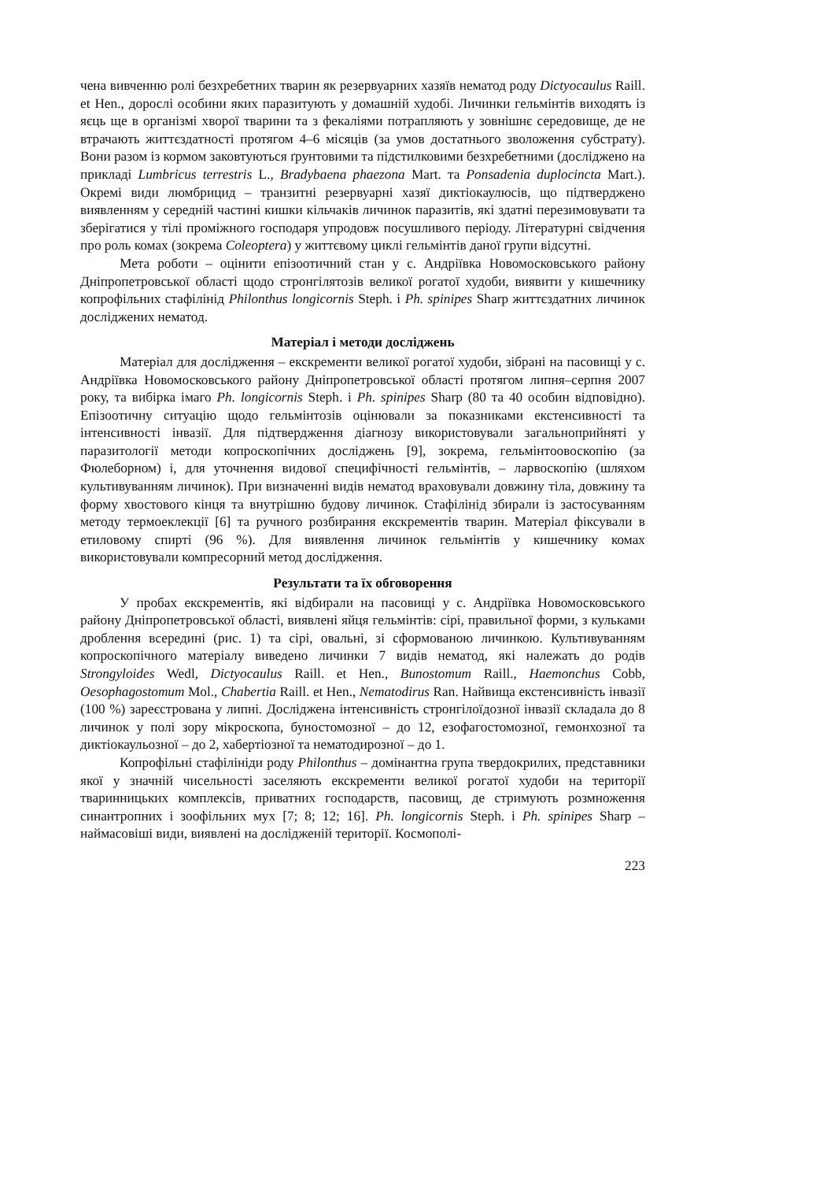чена вивченню ролі безхребетних тварин як резервуарних хазяїв нематод роду Dictyocaulus Raill. et Hen., дорослі особини яких паразитують у домашній худобі. Личинки гельмінтів виходять із яєць ще в організмі хворої тварини та з фекаліями потрапляють у зовнішнє середовище, де не втрачають життєздатності протягом 4–6 місяців (за умов достатнього зволоження субстрату). Вони разом із кормом заковтуються ґрунтовими та підстилковими безхребетними (досліджено на прикладі Lumbricus terrestris L., Bradybaena phaezona Mart. та Ponsadenia duplocincta Mart.). Окремі види люмбрицид – транзитні резервуарні хазяї диктіокаулюсів, що підтверджено виявленням у середній частині кишки кільчаків личинок паразитів, які здатні перезимовувати та зберігатися у тілі проміжного господаря упродовж посушливого періоду. Літературні свідчення про роль комах (зокрема Coleoptera) у життєвому циклі гельмінтів даної групи відсутні.
Мета роботи – оцінити епізоотичний стан у с. Андріївка Новомосковського району Дніпропетровської області щодо стронгілятозів великої рогатої худоби, виявити у кишечнику копрофільних стафілінід Philonthus longicornis Steph. і Ph. spinipes Sharp життєздатних личинок досліджених нематод.
Матеріал і методи досліджень
Матеріал для дослідження – екскременти великої рогатої худоби, зібрані на пасовищі у с. Андріївка Новомосковського району Дніпропетровської області протягом липня–серпня 2007 року, та вибірка імаго Ph. longicornis Steph. і Ph. spinipes Sharp (80 та 40 особин відповідно). Епізоотичну ситуацію щодо гельмінтозів оцінювали за показниками екстенсивності та інтенсивності інвазії. Для підтвердження діагнозу використовували загальноприйняті у паразитології методи копроскопічних досліджень [9], зокрема, гельмінтоовоскопію (за Фюлеборном) і, для уточнення видової специфічності гельмінтів, – ларвоскопію (шляхом культивуванням личинок). При визначенні видів нематод враховували довжину тіла, довжину та форму хвостового кінця та внутрішню будову личинок. Стафілінід збирали із застосуванням методу термоеклекції [6] та ручного розбирання екскрементів тварин. Матеріал фіксували в етиловому спирті (96 %). Для виявлення личинок гельмінтів у кишечнику комах використовували компресорний метод дослідження.
Результати та їх обговорення
У пробах екскрементів, які відбирали на пасовищі у с. Андріївка Новомосковського району Дніпропетровської області, виявлені яйця гельмінтів: сірі, правильної форми, з кульками дроблення всередині (рис. 1) та сірі, овальні, зі сформованою личинкою. Культивуванням копроскопічного матеріалу виведено личинки 7 видів нематод, які належать до родів Strongyloides Wedl, Dictyocaulus Raill. et Hen., Bunostomum Raill., Haemonchus Cobb, Oesophagostomum Mol., Chabertia Raill. et Hen., Nematodirus Ran. Найвища екстенсивність інвазії (100 %) зареєстрована у липні. Досліджена інтенсивність стронгілоїдозної інвазії складала до 8 личинок у полі зору мікроскопа, буностомозної – до 12, езофагостомозної, гемонхозної та диктіокаульозної – до 2, хабертіозної та нематодирозної – до 1.
Копрофільні стафілініди роду Philonthus – домінантна група твердокрилих, представники якої у значній чисельності заселяють екскременти великої рогатої худоби на території тваринницьких комплексів, приватних господарств, пасовищ, де стримують розмноження синантропних і зоофільних мух [7; 8; 12; 16]. Ph. longicornis Steph. і Ph. spinipes Sharp – наймасовіші види, виявлені на дослідженій території. Космополі-
223